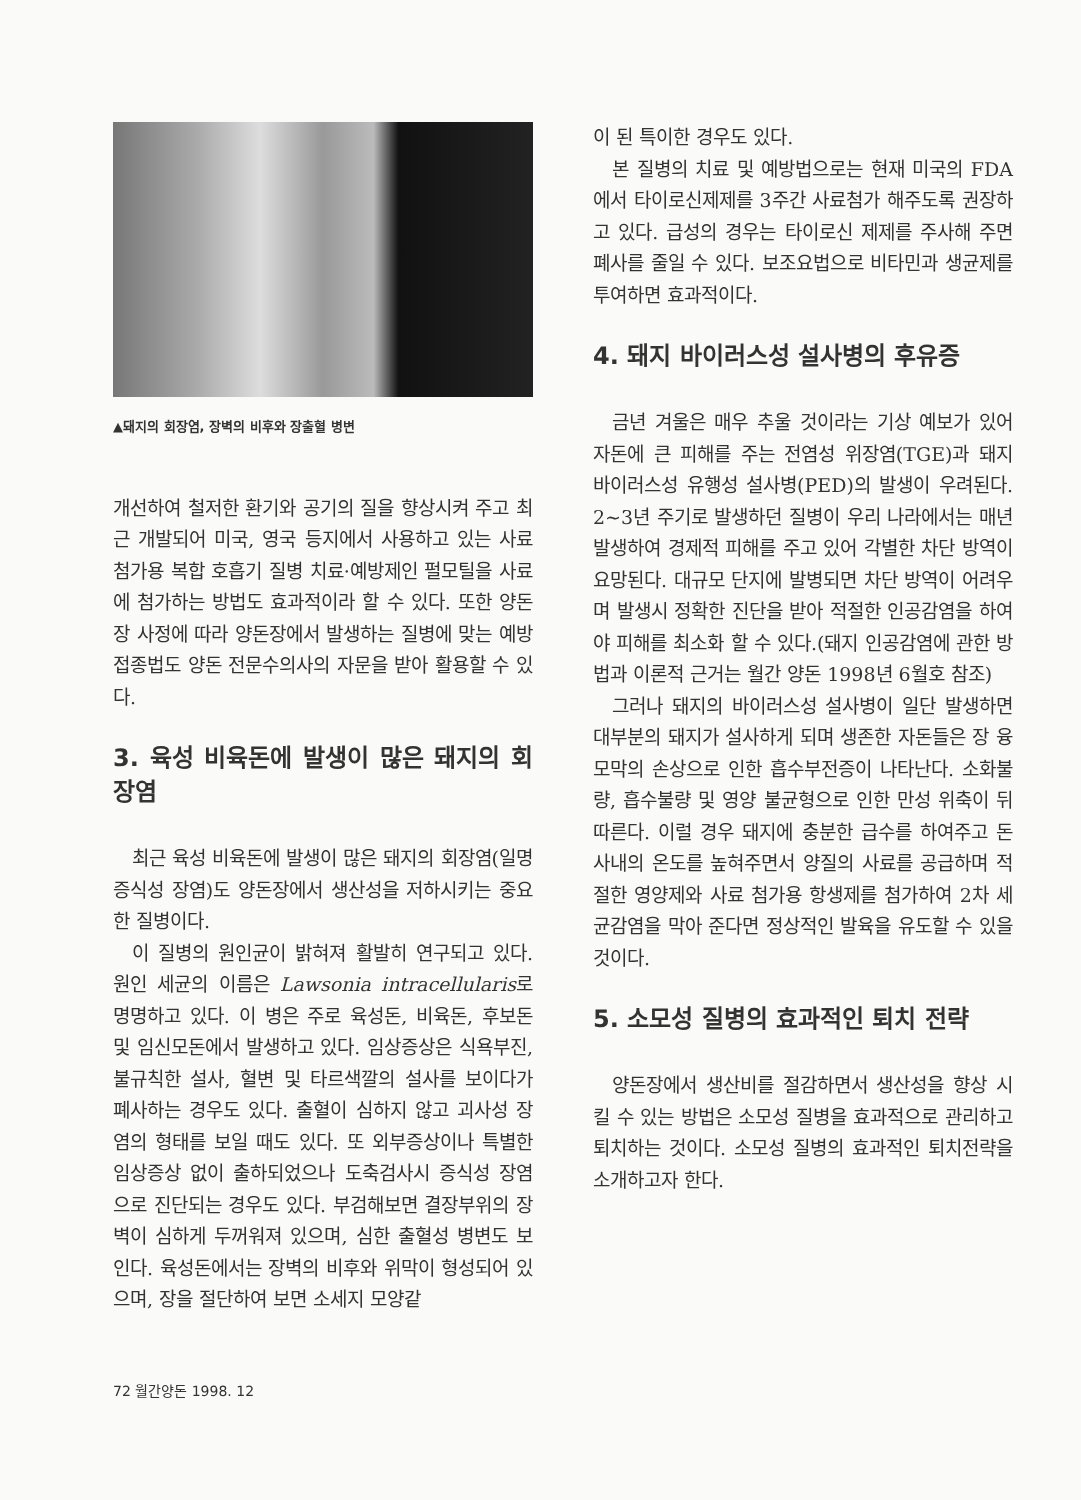▲돼지의 회장염, 장벽의 비후와 장출혈 병변
개선하여 철저한 환기와 공기의 질을 향상시켜 주고 최근 개발되어 미국, 영국 등지에서 사용하고 있는 사료 첨가용 복합 호흡기 질병 치료·예방제인 펄모틸을 사료에 첨가하는 방법도 효과적이라 할 수 있다. 또한 양돈장 사정에 따라 양돈장에서 발생하는 질병에 맞는 예방접종법도 양돈 전문수의사의 자문을 받아 활용할 수 있다.
3. 육성 비육돈에 발생이 많은 돼지의 회장염
최근 육성 비육돈에 발생이 많은 돼지의 회장염(일명 증식성 장염)도 양돈장에서 생산성을 저하시키는 중요한 질병이다.
이 질병의 원인균이 밝혀져 활발히 연구되고 있다. 원인 세균의 이름은 Lawsonia intracellularis로 명명하고 있다. 이 병은 주로 육성돈, 비육돈, 후보돈 및 임신모돈에서 발생하고 있다. 임상증상은 식욕부진, 불규칙한 설사, 혈변 및 타르색깔의 설사를 보이다가 폐사하는 경우도 있다. 출혈이 심하지 않고 괴사성 장염의 형태를 보일 때도 있다. 또 외부증상이나 특별한 임상증상 없이 출하되었으나 도축검사시 증식성 장염으로 진단되는 경우도 있다. 부검해보면 결장부위의 장벽이 심하게 두꺼워져 있으며, 심한 출혈성 병변도 보인다. 육성돈에서는 장벽의 비후와 위막이 형성되어 있으며, 장을 절단하여 보면 소세지 모양같
이 된 특이한 경우도 있다.
본 질병의 치료 및 예방법으로는 현재 미국의 FDA에서 타이로신제제를 3주간 사료첨가 해주도록 권장하고 있다. 급성의 경우는 타이로신 제제를 주사해 주면 폐사를 줄일 수 있다. 보조요법으로 비타민과 생균제를 투여하면 효과적이다.
4. 돼지 바이러스성 설사병의 후유증
금년 겨울은 매우 추울 것이라는 기상 예보가 있어 자돈에 큰 피해를 주는 전염성 위장염(TGE)과 돼지 바이러스성 유행성 설사병(PED)의 발생이 우려된다. 2~3년 주기로 발생하던 질병이 우리 나라에서는 매년 발생하여 경제적 피해를 주고 있어 각별한 차단 방역이 요망된다. 대규모 단지에 발병되면 차단 방역이 어려우며 발생시 정확한 진단을 받아 적절한 인공감염을 하여야 피해를 최소화 할 수 있다.(돼지 인공감염에 관한 방법과 이론적 근거는 월간 양돈 1998년 6월호 참조)
그러나 돼지의 바이러스성 설사병이 일단 발생하면 대부분의 돼지가 설사하게 되며 생존한 자돈들은 장 융모막의 손상으로 인한 흡수부전증이 나타난다. 소화불량, 흡수불량 및 영양 불균형으로 인한 만성 위축이 뒤따른다. 이럴 경우 돼지에 충분한 급수를 하여주고 돈사내의 온도를 높혀주면서 양질의 사료를 공급하며 적절한 영양제와 사료 첨가용 항생제를 첨가하여 2차 세균감염을 막아 준다면 정상적인 발육을 유도할 수 있을 것이다.
5. 소모성 질병의 효과적인 퇴치 전략
양돈장에서 생산비를 절감하면서 생산성을 향상 시킬 수 있는 방법은 소모성 질병을 효과적으로 관리하고 퇴치하는 것이다. 소모성 질병의 효과적인 퇴치전략을 소개하고자 한다.
72 월간양돈 1998. 12